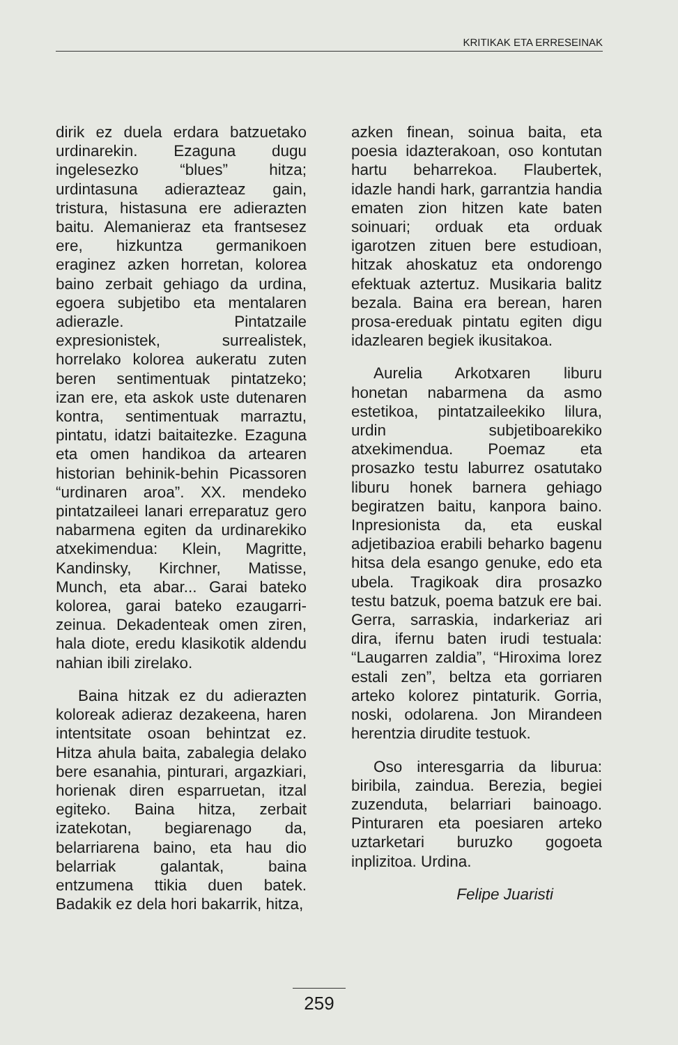KRITIKAK ETA ERRESEINAK
dirik ez duela erdara batzuetako urdinarekin. Ezaguna dugu ingelesezko “blues” hitza; urdintasuna adierazteaz gain, tristura, histasuna ere adierazten baitu. Alemanieraz eta frantsesez ere, hizkuntza germanikoen eraginez azken horretan, kolorea baino zerbait gehiago da urdina, egoera subjetibo eta mentalaren adierazle. Pintatzaile expresionistek, surrealistek, horrelako kolorea aukeratu zuten beren sentimentuak pintatzeko; izan ere, eta askok uste dutenaren kontra, sentimentuak marraztu, pintatu, idatzi baitaitezke. Ezaguna eta omen handikoa da artearen historian behinik-behin Picassoren “urdinaren aroa”. XX. mendeko pintatzaileei lanari erreparatuz gero nabarmena egiten da urdinarekiko atxekimendua: Klein, Magritte, Kandinsky, Kirchner, Matisse, Munch, eta abar... Garai bateko kolorea, garai bateko ezaugarri-zeinua. Dekadenteak omen ziren, hala diote, eredu klasikotik aldendu nahian ibili zirelako.
Baina hitzak ez du adierazten koloreak adieraz dezakeena, haren intentsitate osoan behintzat ez. Hitza ahula baita, zabalegia delako bere esanahia, pinturari, argazkiari, horienak diren esparruetan, itzal egiteko. Baina hitza, zerbait izatekotan, begiarenago da, belarriarena baino, eta hau dio belarriak galantak, baina entzumena ttikia duen batek. Badakik ez dela hori bakarrik, hitza,
azken finean, soinua baita, eta poesia idazterakoan, oso kontutan hartu beharrekoa. Flaubertek, idazle handi hark, garrantzia handia ematen zion hitzen kate baten soinuari; orduak eta orduak igarotzen zituen bere estudioan, hitzak ahoskatuz eta ondorengo efektuak aztertuz. Musikaria balitz bezala. Baina era berean, haren prosa-ereduak pintatu egiten digu idazlearen begiek ikusitakoa.
Aurelia Arkotxaren liburu honetan nabarmena da asmo estetikoa, pintatzaileekiko lilura, urdin subjetiboarekiko atxekimendua. Poemaz eta prosazko testu laburrez osatutako liburu honek barnera gehiago begiratzen baitu, kanpora baino. Inpresionista da, eta euskal adjetibazioa erabili beharko bagenu hitsa dela esango genuke, edo eta ubela. Tragikoak dira prosazko testu batzuk, poema batzuk ere bai. Gerra, sarraskia, indarkeriaz ari dira, ifernu baten irudi testuala: “Laugarren zaldia”, “Hiroxima lorez estali zen”, beltza eta gorriaren arteko kolorez pintaturik. Gorria, noski, odolarena. Jon Mirandeen herentzia dirudite testuok.
Oso interesgarria da liburua: biribila, zaindua. Berezia, begiei zuzenduta, belarriari bainoago. Pinturaren eta poesiaren arteko uztarketari buruzko gogoeta inplizitoa. Urdina.
Felipe Juaristi
259